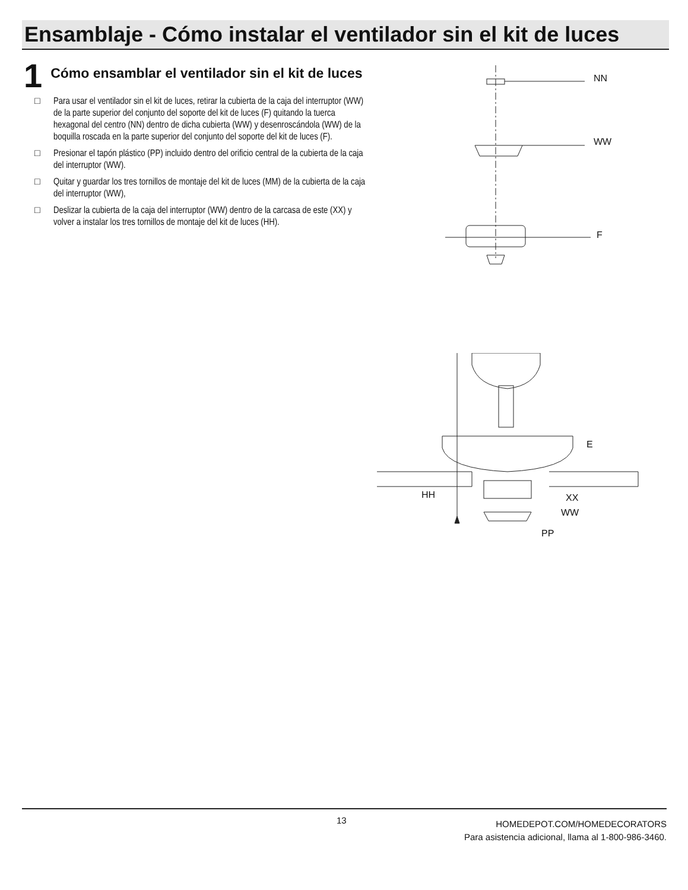Ensamblaje - Cómo instalar el ventilador sin el kit de luces
1
Cómo ensamblar el ventilador sin el kit de luces
□ Para usar el ventilador sin el kit de luces, retirar la cubierta de la caja del interruptor (WW) de la parte superior del conjunto del soporte del kit de luces (F) quitando la tuerca hexagonal del centro (NN) dentro de dicha cubierta (WW) y desenroscándola (WW) de la boquilla roscada en la parte superior del conjunto del soporte del kit de luces (F).
□ Presionar el tapón plástico (PP) incluido dentro del orificio central de la cubierta de la caja del interruptor (WW).
□ Quitar y guardar los tres tornillos de montaje del kit de luces (MM) de la cubierta de la caja del interruptor (WW),
□ Deslizar la cubierta de la caja del interruptor (WW) dentro de la carcasa de este (XX) y volver a instalar los tres tornillos de montaje del kit de luces (HH).
NN
WW
F
E
HH XX
WW
PP
13
HOMEDEPOT.COM/HOMEDECORATORS
Para asistencia adicional, llama al 1-800-986-3460.